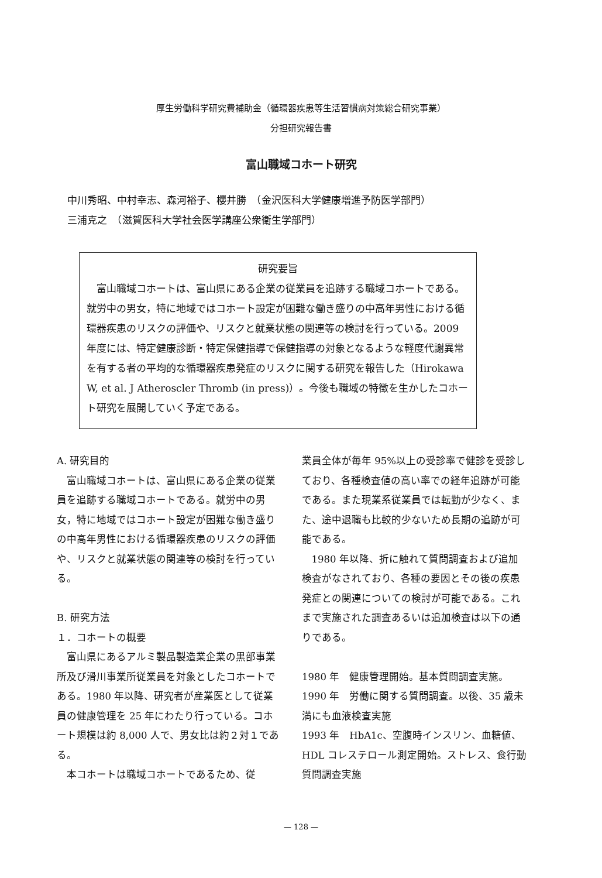厚生労働科学研究費補助金（循環器疾患等生活習慣病対策総合研究事業）
分担研究報告書
富山職域コホート研究
中川秀昭、中村幸志、森河裕子、櫻井勝　（金沢医科大学健康増進予防医学部門）
三浦克之　（滋賀医科大学社会医学講座公衆衛生学部門）
研究要旨
富山職域コホートは、富山県にある企業の従業員を追跡する職域コホートである。就労中の男女，特に地域ではコホート設定が困難な働き盛りの中高年男性における循環器疾患のリスクの評価や、リスクと就業状態の関連等の検討を行っている。2009 年度には、特定健康診断・特定保健指導で保健指導の対象となるような軽度代謝異常を有する者の平均的な循環器疾患発症のリスクに関する研究を報告した（Hirokawa W, et al. J Atheroscler Thromb (in press)）。今後も職域の特徴を生かしたコホート研究を展開していく予定である。
A. 研究目的
富山職域コホートは、富山県にある企業の従業員を追跡する職域コホートである。就労中の男女，特に地域ではコホート設定が困難な働き盛りの中高年男性における循環器疾患のリスクの評価や、リスクと就業状態の関連等の検討を行っている。
B. 研究方法
１．コホートの概要
富山県にあるアルミ製品製造業企業の黒部事業所及び滑川事業所従業員を対象としたコホートである。1980 年以降、研究者が産業医として従業員の健康管理を 25 年にわたり行っている。コホート規模は約 8,000 人で、男女比は約２対１である。
本コホートは職域コホートであるため、従
業員全体が毎年 95%以上の受診率で健診を受診しており、各種検査値の高い率での経年追跡が可能である。また現業系従業員では転勤が少なく、また、途中退職も比較的少ないため長期の追跡が可能である。
1980 年以降、折に触れて質問調査および追加検査がなされており、各種の要因とその後の疾患発症との関連についての検討が可能である。これまで実施された調査あるいは追加検査は以下の通りである。
1980 年　健康管理開始。基本質問調査実施。
1990 年　労働に関する質問調査。以後、35 歳未満にも血液検査実施
1993 年　HbA1c、空腹時インスリン、血糖値、HDL コレステロール測定開始。ストレス、食行動質問調査実施
— 128 —